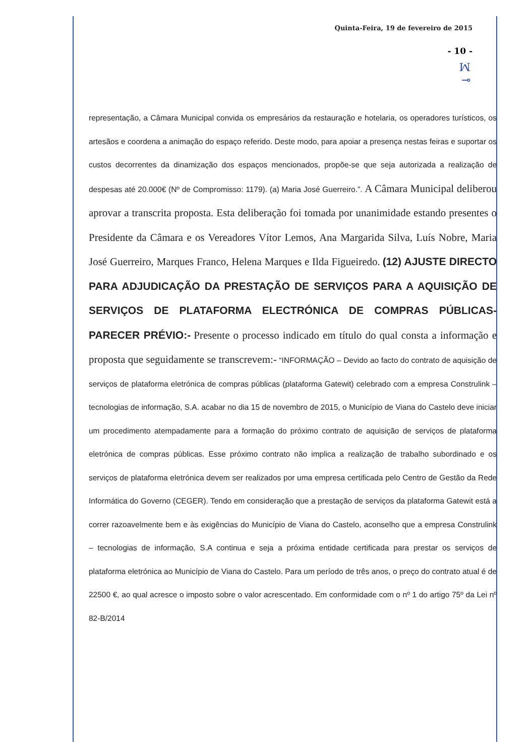Quinta-Feira, 19 de fevereiro de 2015
- 10 -
ꟽ
⊸
representação, a Câmara Municipal convida os empresários da restauração e hotelaria, os operadores turísticos, os artesãos e coordena a animação do espaço referido. Deste modo, para apoiar a presença nestas feiras e suportar os custos decorrentes da dinamização dos espaços mencionados, propõe-se que seja autorizada a realização de despesas até 20.000€ (Nº de Compromisso: 1179). (a) Maria José Guerreiro.”. A Câmara Municipal deliberou aprovar a transcrita proposta. Esta deliberação foi tomada por unanimidade estando presentes o Presidente da Câmara e os Vereadores Vítor Lemos, Ana Margarida Silva, Luís Nobre, Maria José Guerreiro, Marques Franco, Helena Marques e Ilda Figueiredo. (12) AJUSTE DIRECTO PARA ADJUDICAÇÃO DA PRESTAÇÃO DE SERVIÇOS PARA A AQUISIÇÃO DE SERVIÇOS DE PLATAFORMA ELECTRÓNICA DE COMPRAS PÚBLICAS- PARECER PRÉVIO:- Presente o processo indicado em título do qual consta a informação e proposta que seguidamente se transcrevem:- “INFORMAÇÃO – Devido ao facto do contrato de aquisição de serviços de plataforma eletrónica de compras públicas (plataforma Gatewit) celebrado com a empresa Construlink – tecnologias de informação, S.A. acabar no dia 15 de novembro de 2015, o Município de Viana do Castelo deve iniciar um procedimento atempadamente para a formação do próximo contrato de aquisição de serviços de plataforma eletrónica de compras públicas. Esse próximo contrato não implica a realização de trabalho subordinado e os serviços de plataforma eletrónica devem ser realizados por uma empresa certificada pelo Centro de Gestão da Rede Informática do Governo (CEGER). Tendo em consideração que a prestação de serviços da plataforma Gatewit está a correr razoavelmente bem e às exigências do Município de Viana do Castelo, aconselho que a empresa Construlink – tecnologias de informação, S.A continua e seja a próxima entidade certificada para prestar os serviços de plataforma eletrónica ao Município de Viana do Castelo. Para um período de três anos, o preço do contrato atual é de 22500 €, ao qual acresce o imposto sobre o valor acrescentado. Em conformidade com o nº 1 do artigo 75º da Lei nº 82-B/2014